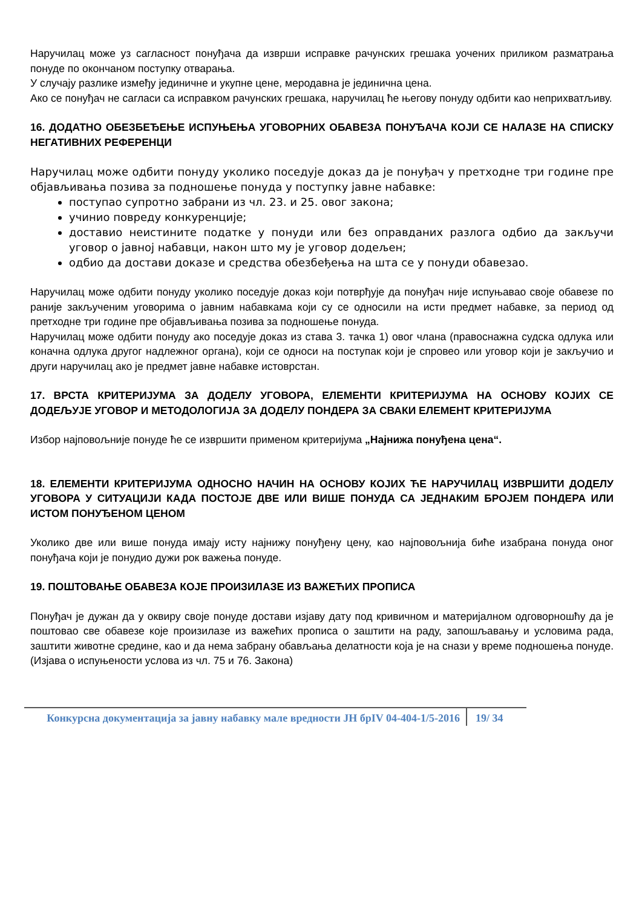Наручилац може уз сагласност понуђача да изврши исправке рачунских грешака уочених приликом разматрања понуде по окончаном поступку отварања.
У случају разлике између јединичне и укупне цене, меродавна је јединична цена.
Ако се понуђач не сагласи са исправком рачунских грешака, наручилац ће његову понуду одбити као неприхватљиву.
16. ДОДАТНО ОБЕЗБЕЂЕЊЕ ИСПУЊЕЊА УГОВОРНИХ ОБАВЕЗА ПОНУЂАЧА КОЈИ СЕ НАЛАЗЕ НА СПИСКУ НЕГАТИВНИХ РЕФЕРЕНЦИ
Наручилац може одбити понуду уколико поседује доказ да је понуђач у претходне три године пре објављивања позива за подношење понуда у поступку јавне набавке:
поступао супротно забрани из чл. 23. и 25. овог закона;
учинио повреду конкуренције;
доставио неистините податке у понуди или без оправданих разлога одбио да закључи уговор о јавној набавци, након што му је уговор додељен;
одбио да достави доказе и средства обезбеђења на шта се у понуди обавезао.
Наручилац може одбити понуду уколико поседује доказ који потврђује да понуђач није испуњавао своје обавезе по раније закљученим уговорима о јавним набавкама који су се односили на исти предмет набавке, за период од претходне три године пре објављивања позива за подношење понуда.
Наручилац може одбити понуду ако поседује доказ из става 3. тачка 1) овог члана (правоснажна судска одлука или коначна одлука другог надлежног органа), који се односи на поступак који је спровео или уговор који је закључио и други наручилац ако је предмет јавне набавке истоврстан.
17. ВРСТА КРИТЕРИЈУМА ЗА ДОДЕЛУ УГОВОРА, ЕЛЕМЕНТИ КРИТЕРИЈУМА НА ОСНОВУ КОЈИХ СЕ ДОДЕЉУЈЕ УГОВОР И МЕТОДОЛОГИЈА ЗА ДОДЕЛУ ПОНДЕРА ЗА СВАКИ ЕЛЕМЕНТ КРИТЕРИЈУМА
Избор најповољније понуде ће се извршити применом критеријума „Најнижа понуђена цена“.
18. ЕЛЕМЕНТИ КРИТЕРИЈУМА ОДНОСНО НАЧИН НА ОСНОВУ КОЈИХ ЋЕ НАРУЧИЛАЦ ИЗВРШИТИ ДОДЕЛУ УГОВОРА У СИТУАЦИЈИ КАДА ПОСТОЈЕ ДВЕ ИЛИ ВИШЕ ПОНУДА СА ЈЕДНАКИМ БРОЈЕМ ПОНДЕРА ИЛИ ИСТОМ ПОНУЂЕНОМ ЦЕНОМ
Уколико две или више понуда имају исту најнижу понуђену цену, као најповољнија биће изабрана понуда оног понуђача који је понудио дужи рок важења понуде.
19. ПОШТОВАЊЕ ОБАВЕЗА КОЈЕ ПРОИЗИЛАЗЕ ИЗ ВАЖЕЋИХ ПРОПИСА
Понуђач је дужан да у оквиру своје понуде достави изјаву дату под кривичном и материјалном одговорношћу да је поштовао све обавезе које произилазе из важећих прописа о заштити на раду, запошљавању и условима рада, заштити животне средине, као и да нема забрану обављања делатности која је на снази у време подношења понуде. (Изјава о испуњености услова из чл. 75 и 76. Закона)
Конкурсна документација за јавну набавку мале вредности ЈН брIV 04-404-1/5-2016
19/ 34